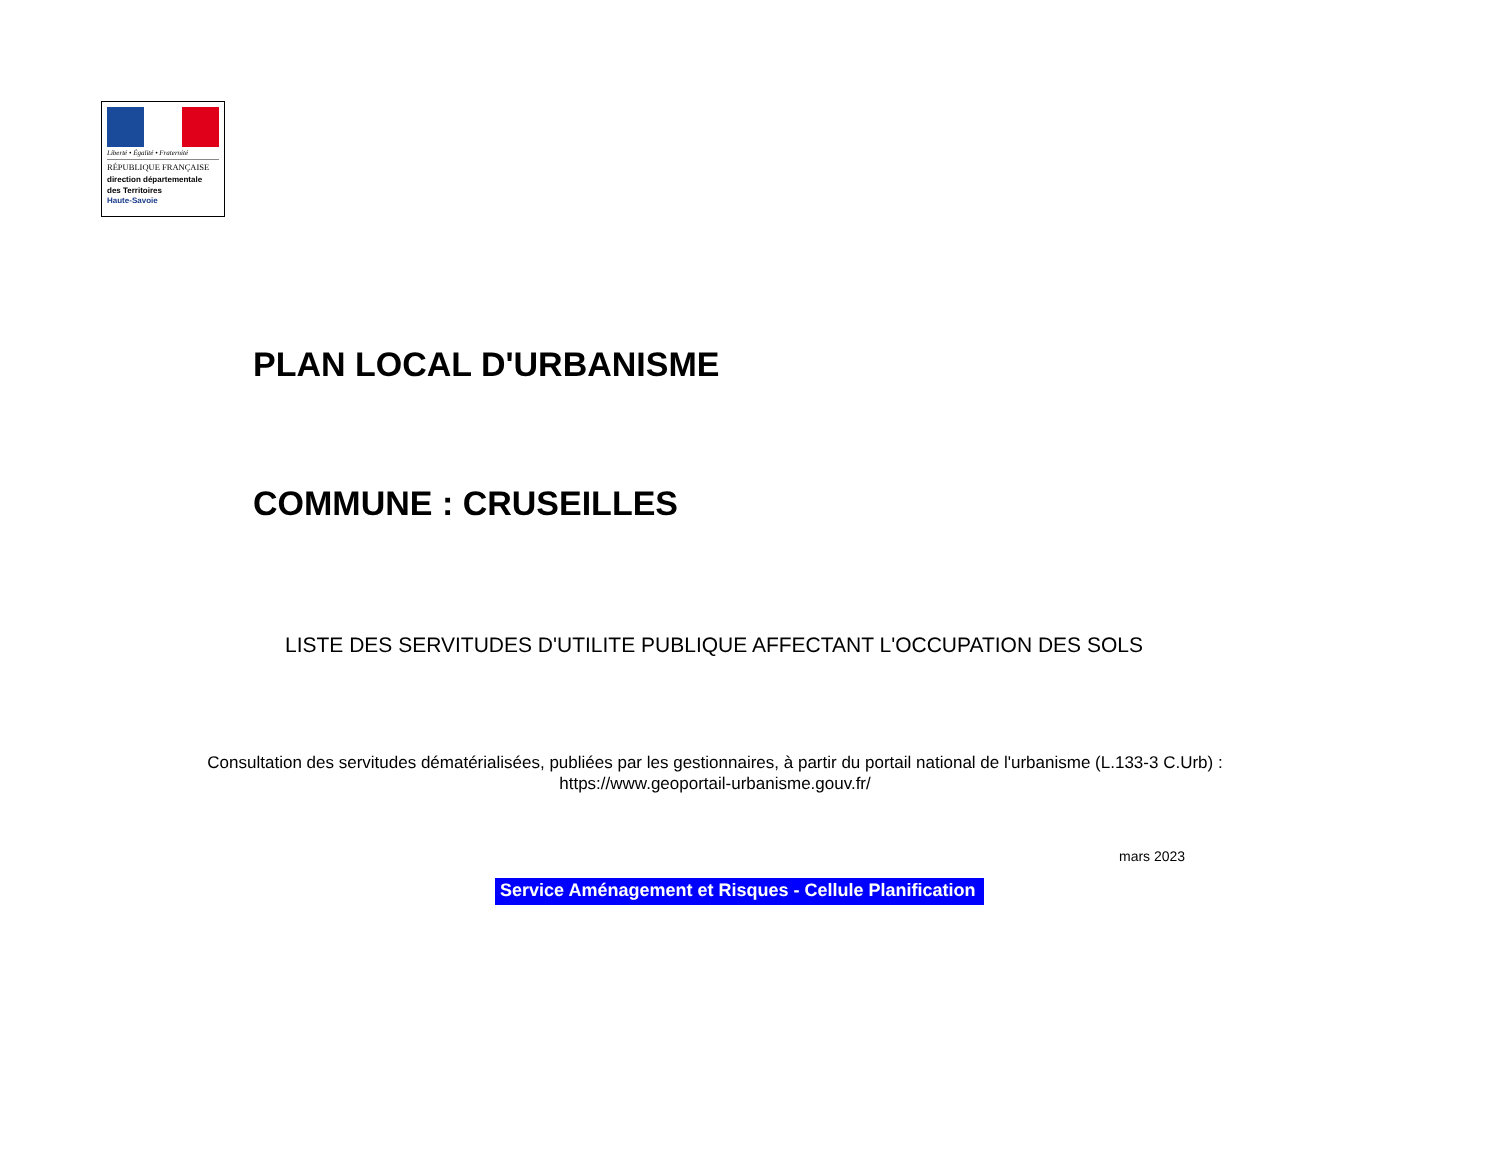Liberté • Égalité • Fraternité
RÉPUBLIQUE FRANÇAISE
direction départementale
des Territoires
Haute-Savoie
PLAN LOCAL D'URBANISME
COMMUNE : CRUSEILLES
LISTE DES SERVITUDES D'UTILITE PUBLIQUE AFFECTANT L'OCCUPATION DES SOLS
Consultation des servitudes dématérialisées, publiées par les gestionnaires, à partir du portail national de l'urbanisme (L.133-3 C.Urb) :
https://www.geoportail-urbanisme.gouv.fr/
mars 2023
Service Aménagement et Risques - Cellule Planification